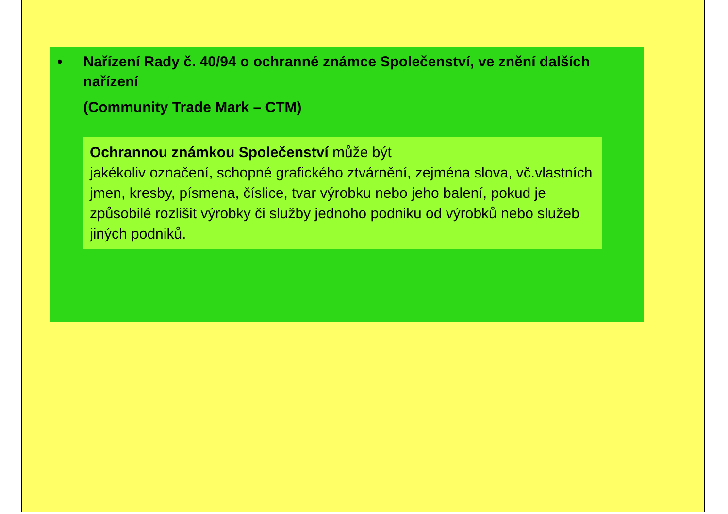• Nařízení Rady č. 40/94 o ochranné známce Společenství, ve znění dalších nařízení
(Community Trade Mark – CTM)
Ochrannou známkou Společenství může být
jakékoliv označení, schopné grafického ztvárnění, zejména slova, vč.vlastních jmen, kresby, písmena, číslice, tvar výrobku nebo jeho balení, pokud je způsobilé rozlišit výrobky či služby jednoho podniku od výrobků nebo služeb jiných podniků.